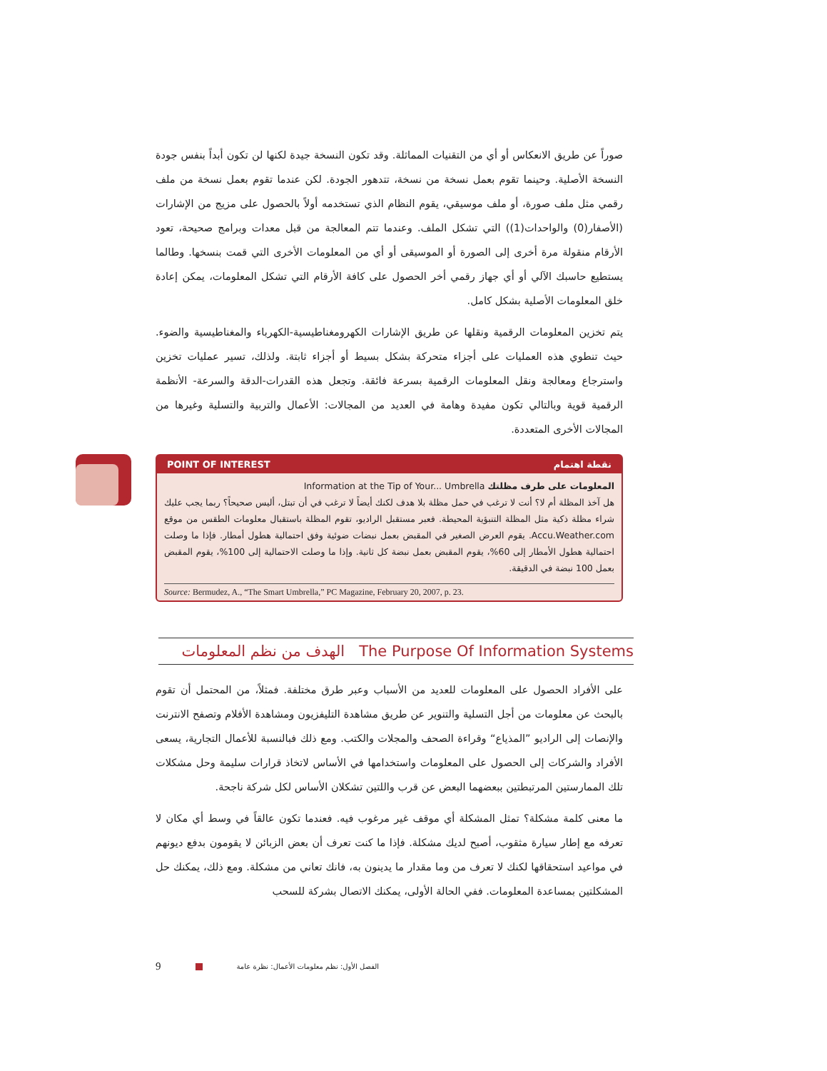صوراً عن طريق الانعكاس أو أي من التقنيات المماثلة. وقد تكون النسخة جيدة لكنها لن تكون أبداً بنفس جودة النسخة الأصلية. وحينما تقوم بعمل نسخة من نسخة، تتدهور الجودة. لكن عندما تقوم بعمل نسخة من ملف رقمي مثل ملف صورة، أو ملف موسيقي، يقوم النظام الذي تستخدمه أولاً بالحصول على مزيج من الإشارات (الأصفار(0) والواحدات(1)) التي تشكل الملف. وعندما تتم المعالجة من قبل معدات وبرامج صحيحة، تعود الأرقام منقولة مرة أخرى إلى الصورة أو الموسيقى أو أي من المعلومات الأخرى التي قمت بنسخها. وطالما يستطيع حاسبك الآلي أو أي جهاز رقمي أخر الحصول على كافة الأرقام التي تشكل المعلومات، يمكن إعادة خلق المعلومات الأصلية بشكل كامل.
يتم تخزين المعلومات الرقمية ونقلها عن طريق الإشارات الكهرومغناطيسية-الكهرباء والمغناطيسية والضوء. حيث تنطوي هذه العمليات على أجزاء متحركة بشكل بسيط أو أجزاء ثابتة. ولذلك، تسير عمليات تخزين واسترجاع ومعالجة ونقل المعلومات الرقمية بسرعة فائقة. وتجعل هذه القدرات-الدقة والسرعة- الأنظمة الرقمية قوية وبالتالي تكون مفيدة وهامة في العديد من المجالات: الأعمال والتربية والتسلية وغيرها من المجالات الأخرى المتعددة.
POINT OF INTEREST نقطة اهتمام
المعلومات على طرف مظلتك Information at the Tip of Your... Umbrella
هل آخذ المظلة أم لا؟ أنت لا ترغب في حمل مظلة بلا هدف لكنك أيضاً لا ترغب في أن تبتل، أليس صحيحاً؟ ربما يجب عليك شراء مظلة ذكية مثل المظلة التنبؤية المحيطة. فعبر مستقبل الراديو، تقوم المظلة باستقبال معلومات الطقس من موقع Accu.Weather.com. يقوم العرض الصغير في المقبض بعمل نبضات ضوئية وفق احتمالية هطول أمطار. فإذا ما وصلت احتمالية هطول الأمطار إلى 60%، يقوم المقبض بعمل نبضة كل ثانية. وإذا ما وصلت الاحتمالية إلى 100%، يقوم المقبض بعمل 100 نبضة في الدقيقة.
Source: Bermudez, A., “The Smart Umbrella,” PC Magazine, February 20, 2007, p. 23.
الهدف من نظم المعلومات The Purpose Of Information Systems
على الأفراد الحصول على المعلومات للعديد من الأسباب وعبر طرق مختلفة. فمثلاً، من المحتمل أن تقوم بالبحث عن معلومات من أجل التسلية والتنوير عن طريق مشاهدة التليفزيون ومشاهدة الأفلام وتصفح الانترنت والإنصات إلى الراديو ”المذياع“ وقراءة الصحف والمجلات والكتب. ومع ذلك فبالنسبة للأعمال التجارية، يسعى الأفراد والشركات إلى الحصول على المعلومات واستخدامها في الأساس لاتخاذ قرارات سليمة وحل مشكلات تلك الممارستين المرتبطتين ببعضهما البعض عن قرب واللتين تشكلان الأساس لكل شركة ناجحة.
ما معنى كلمة مشكلة؟ تمثل المشكلة أي موقف غير مرغوب فيه. فعندما تكون عالقاً في وسط أي مكان لا تعرفه مع إطار سيارة مثقوب، أصبح لديك مشكلة. فإذا ما كنت تعرف أن بعض الزبائن لا يقومون بدفع ديونهم في مواعيد استحقاقها لكنك لا تعرف من وما مقدار ما يدينون به، فانك تعاني من مشكلة. ومع ذلك، يمكنك حل المشكلتين بمساعدة المعلومات. ففي الحالة الأولى، يمكنك الاتصال بشركة للسحب
9 الفصل الأول: نظم معلومات الأعمال: نظرة عامة